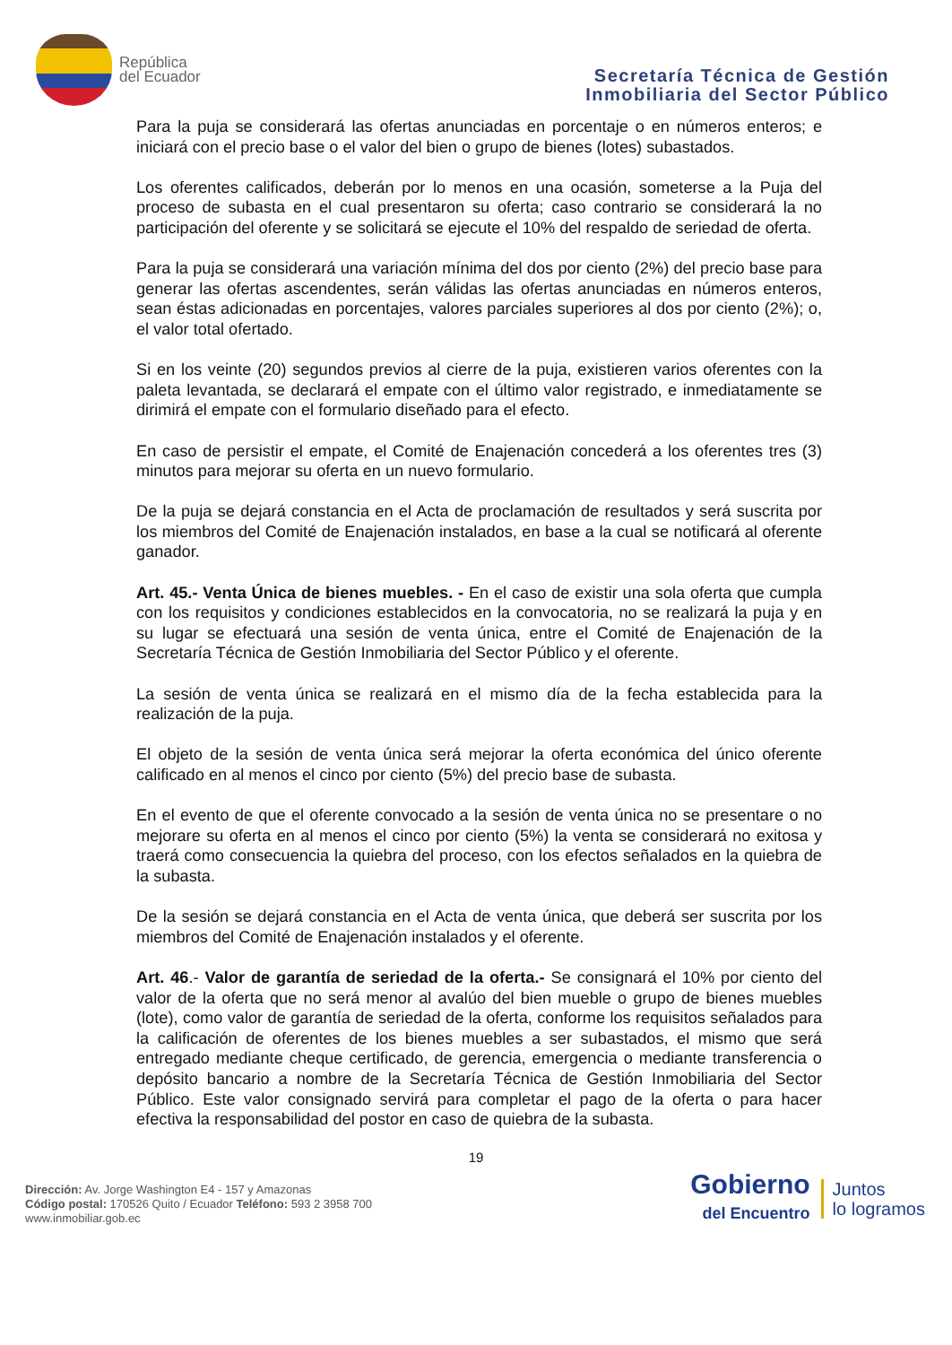República
del Ecuador
Secretaría Técnica de Gestión
Inmobiliaria del Sector Público
Para la puja se considerará las ofertas anunciadas en porcentaje o en números enteros; e iniciará con el precio base o el valor del bien o grupo de bienes (lotes) subastados.
Los oferentes calificados, deberán por lo menos en una ocasión, someterse a la Puja del proceso de subasta en el cual presentaron su oferta; caso contrario se considerará la no participación del oferente y se solicitará se ejecute el 10% del respaldo de seriedad de oferta.
Para la puja se considerará una variación mínima del dos por ciento (2%) del precio base para generar las ofertas ascendentes, serán válidas las ofertas anunciadas en números enteros, sean éstas adicionadas en porcentajes, valores parciales superiores al dos por ciento (2%); o, el valor total ofertado.
Si en los veinte (20) segundos previos al cierre de la puja, existieren varios oferentes con la paleta levantada, se declarará el empate con el último valor registrado, e inmediatamente se dirimirá el empate con el formulario diseñado para el efecto.
En caso de persistir el empate, el Comité de Enajenación concederá a los oferentes tres (3) minutos para mejorar su oferta en un nuevo formulario.
De la puja se dejará constancia en el Acta de proclamación de resultados y será suscrita por los miembros del Comité de Enajenación instalados, en base a la cual se notificará al oferente ganador.
Art. 45.- Venta Única de bienes muebles. - En el caso de existir una sola oferta que cumpla con los requisitos y condiciones establecidos en la convocatoria, no se realizará la puja y en su lugar se efectuará una sesión de venta única, entre el Comité de Enajenación de la Secretaría Técnica de Gestión Inmobiliaria del Sector Público y el oferente.
La sesión de venta única se realizará en el mismo día de la fecha establecida para la realización de la puja.
El objeto de la sesión de venta única será mejorar la oferta económica del único oferente calificado en al menos el cinco por ciento (5%) del precio base de subasta.
En el evento de que el oferente convocado a la sesión de venta única no se presentare o no mejorare su oferta en al menos el cinco por ciento (5%) la venta se considerará no exitosa y traerá como consecuencia la quiebra del proceso, con los efectos señalados en la quiebra de la subasta.
De la sesión se dejará constancia en el Acta de venta única, que deberá ser suscrita por los miembros del Comité de Enajenación instalados y el oferente.
Art. 46.- Valor de garantía de seriedad de la oferta.- Se consignará el 10% por ciento del valor de la oferta que no será menor al avalúo del bien mueble o grupo de bienes muebles (lote), como valor de garantía de seriedad de la oferta, conforme los requisitos señalados para la calificación de oferentes de los bienes muebles a ser subastados, el mismo que será entregado mediante cheque certificado, de gerencia, emergencia o mediante transferencia o depósito bancario a nombre de la Secretaría Técnica de Gestión Inmobiliaria del Sector Público. Este valor consignado servirá para completar el pago de la oferta o para hacer efectiva la responsabilidad del postor en caso de quiebra de la subasta.
19
Dirección: Av. Jorge Washington E4 - 157 y Amazonas
Código postal: 170526 Quito / Ecuador Teléfono: 593 2 3958 700
www.inmobiliar.gob.ec
Gobierno
del Encuentro
Juntos
lo logramos